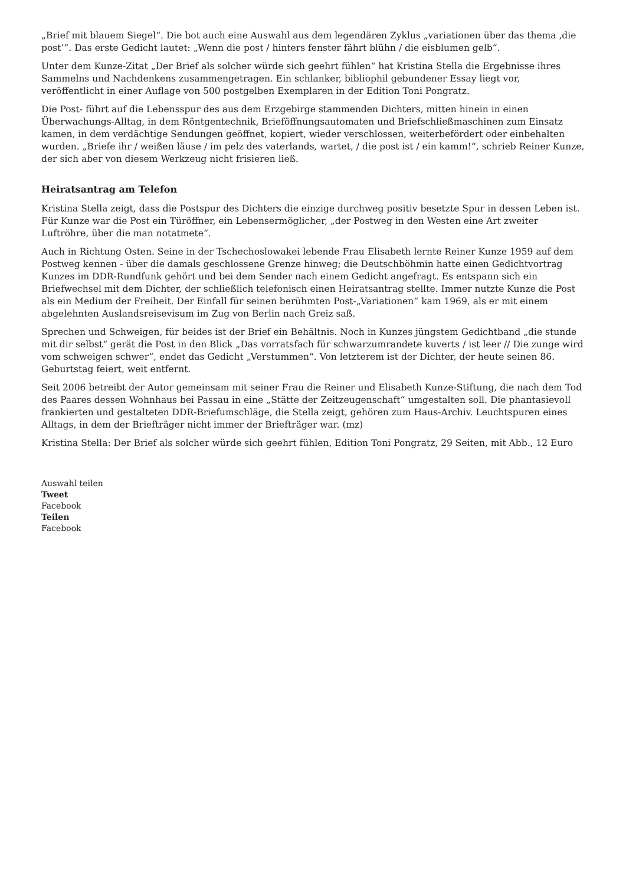„Brief mit blauem Siegel“. Die bot auch eine Auswahl aus dem legendären Zyklus „variationen über das thema ‚die post’“. Das erste Gedicht lautet: „Wenn die post / hinters fenster fährt blühn / die eisblumen gelb“.
Unter dem Kunze-Zitat „Der Brief als solcher würde sich geehrt fühlen“ hat Kristina Stella die Ergebnisse ihres Sammelns und Nachdenkens zusammengetragen. Ein schlanker, bibliophil gebundener Essay liegt vor, veröffentlicht in einer Auflage von 500 postgelben Exemplaren in der Edition Toni Pongratz.
Die Post- führt auf die Lebensspur des aus dem Erzgebirge stammenden Dichters, mitten hinein in einen Überwachungs-Alltag, in dem Röntgentechnik, Brieföffnungsautomaten und Briefschließmaschinen zum Einsatz kamen, in dem verdächtige Sendungen geöffnet, kopiert, wieder verschlossen, weiterbefördert oder einbehalten wurden. „Briefe ihr / weißen läuse / im pelz des vaterlands, wartet, / die post ist / ein kamm!“, schrieb Reiner Kunze, der sich aber von diesem Werkzeug nicht frisieren ließ.
Heiratsantrag am Telefon
Kristina Stella zeigt, dass die Postspur des Dichters die einzige durchweg positiv besetzte Spur in dessen Leben ist. Für Kunze war die Post ein Türöffner, ein Lebensermöglicher, „der Postweg in den Westen eine Art zweiter Luftröhre, über die man notatmete“.
Auch in Richtung Osten. Seine in der Tschechoslowakei lebende Frau Elisabeth lernte Reiner Kunze 1959 auf dem Postweg kennen - über die damals geschlossene Grenze hinweg; die Deutschböhmin hatte einen Gedichtvortrag Kunzes im DDR-Rundfunk gehört und bei dem Sender nach einem Gedicht angefragt. Es entspann sich ein Briefwechsel mit dem Dichter, der schließlich telefonisch einen Heiratsantrag stellte. Immer nutzte Kunze die Post als ein Medium der Freiheit. Der Einfall für seinen berühmten Post-„Variationen“ kam 1969, als er mit einem abgelehnten Auslandsreisevisum im Zug von Berlin nach Greiz saß.
Sprechen und Schweigen, für beides ist der Brief ein Behältnis. Noch in Kunzes jüngstem Gedichtband „die stunde mit dir selbst“ gerät die Post in den Blick „Das vorratsfach für schwarzumrandete kuverts / ist leer // Die zunge wird vom schweigen schwer“, endet das Gedicht „Verstummen“. Von letzterem ist der Dichter, der heute seinen 86. Geburtstag feiert, weit entfernt.
Seit 2006 betreibt der Autor gemeinsam mit seiner Frau die Reiner und Elisabeth Kunze-Stiftung, die nach dem Tod des Paares dessen Wohnhaus bei Passau in eine „Stätte der Zeitzeugenschaft“ umgestalten soll. Die phantasievoll frankierten und gestalteten DDR-Briefumschläge, die Stella zeigt, gehören zum Haus-Archiv. Leuchtspuren eines Alltags, in dem der Briefträger nicht immer der Briefträger war. (mz)
Kristina Stella: Der Brief als solcher würde sich geehrt fühlen, Edition Toni Pongratz, 29 Seiten, mit Abb., 12 Euro
Auswahl teilen
Tweet
Facebook
Teilen
Facebook